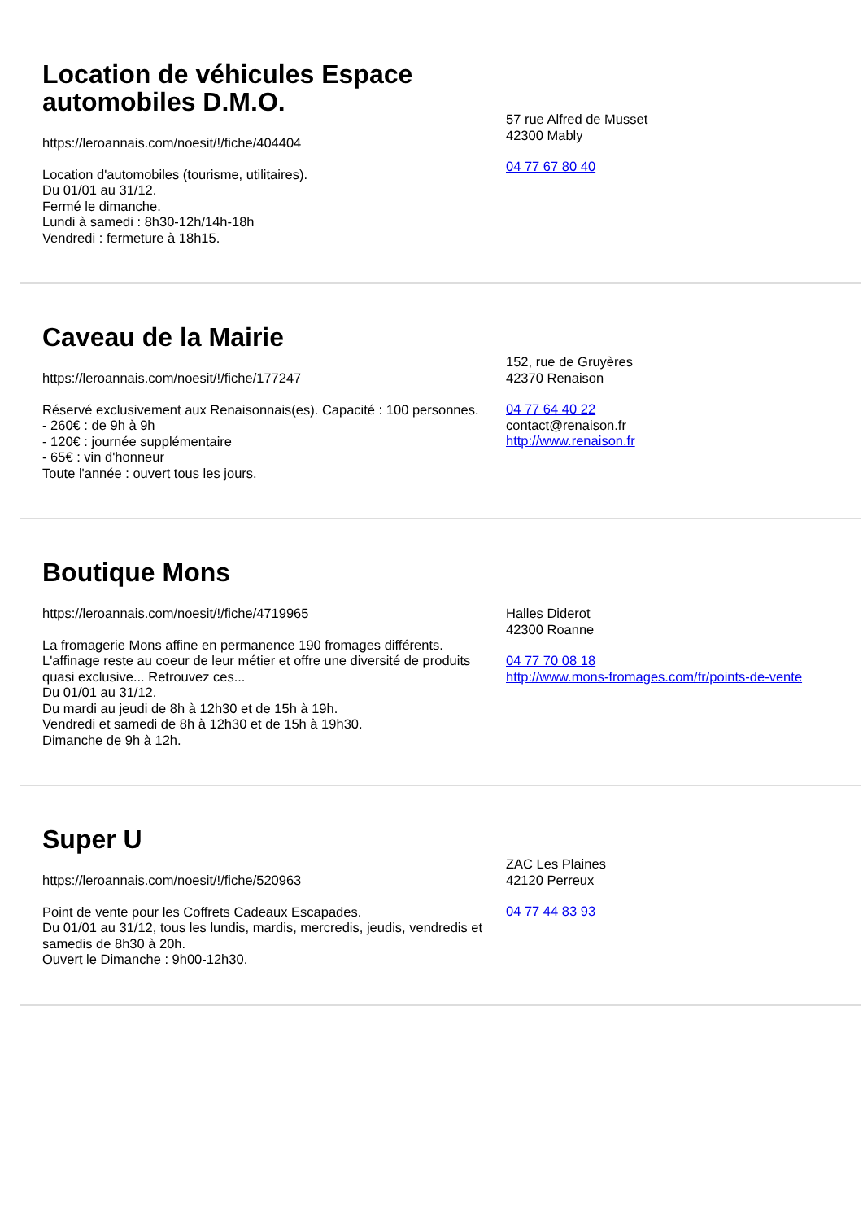Location de véhicules Espace automobiles D.M.O.
https://leroannais.com/noesit/!/fiche/404404
Location d'automobiles (tourisme, utilitaires).
Du 01/01 au 31/12.
Fermé le dimanche.
Lundi à samedi : 8h30-12h/14h-18h
Vendredi : fermeture à 18h15.
57 rue Alfred de Musset
42300 Mably
04 77 67 80 40
Caveau de la Mairie
https://leroannais.com/noesit/!/fiche/177247
Réservé exclusivement aux Renaisonnais(es). Capacité : 100 personnes.
- 260€ : de 9h à 9h
- 120€ : journée supplémentaire
- 65€ : vin d'honneur
Toute l'année : ouvert tous les jours.
152, rue de Gruyères
42370 Renaison
04 77 64 40 22
contact@renaison.fr
http://www.renaison.fr
Boutique Mons
https://leroannais.com/noesit/!/fiche/4719965
La fromagerie Mons affine en permanence 190 fromages différents. L'affinage reste au coeur de leur métier et offre une diversité de produits quasi exclusive... Retrouvez ces...
Du 01/01 au 31/12.
Du mardi au jeudi de 8h à 12h30 et de 15h à 19h.
Vendredi et samedi de 8h à 12h30 et de 15h à 19h30.
Dimanche de 9h à 12h.
Halles Diderot
42300 Roanne
04 77 70 08 18
http://www.mons-fromages.com/fr/points-de-vente
Super U
https://leroannais.com/noesit/!/fiche/520963
Point de vente pour les Coffrets Cadeaux Escapades.
Du 01/01 au 31/12, tous les lundis, mardis, mercredis, jeudis, vendredis et samedis de 8h30 à 20h.
Ouvert le Dimanche : 9h00-12h30.
ZAC Les Plaines
42120 Perreux
04 77 44 83 93